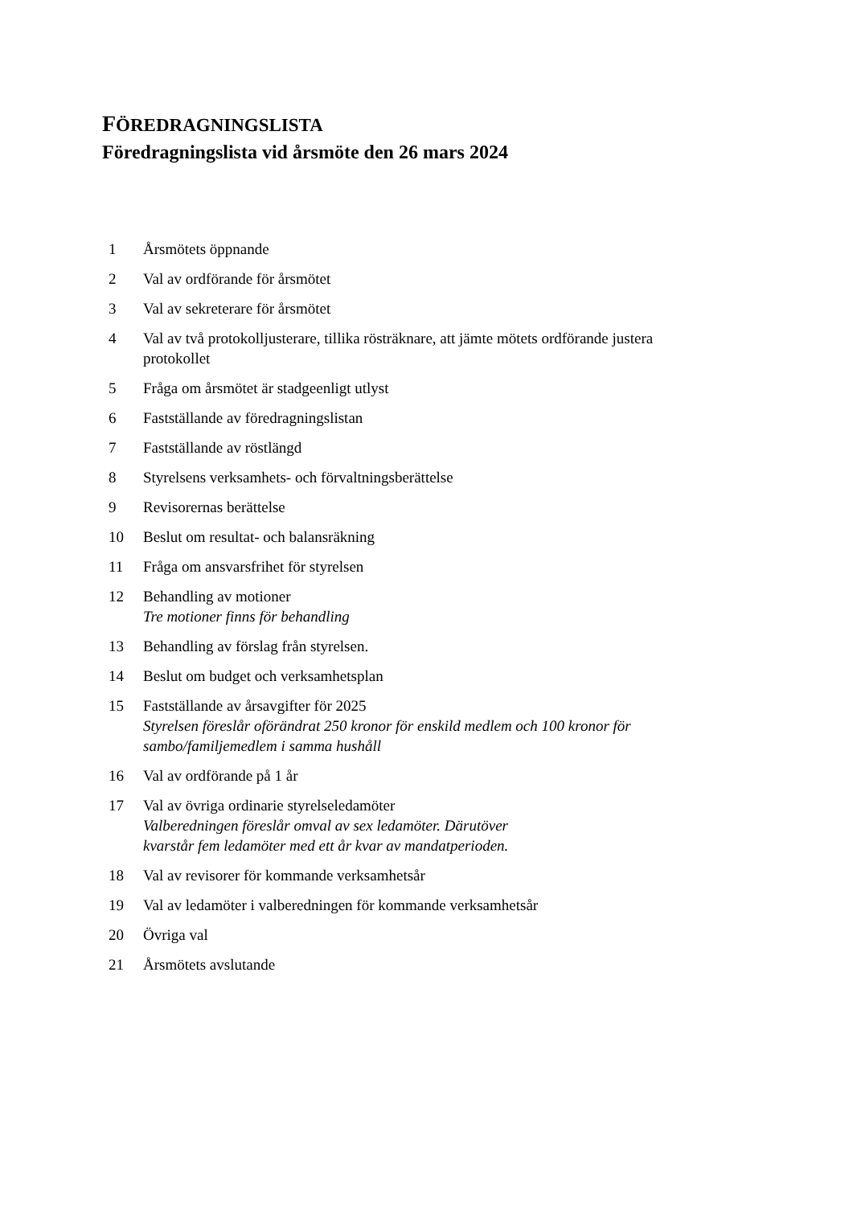FÖREDRAGNINGSLISTA
Föredragningslista vid årsmöte den 26 mars 2024
1 Årsmötets öppnande
2 Val av ordförande för årsmötet
3 Val av sekreterare för årsmötet
4 Val av två protokolljusterare, tillika rösträknare, att jämte mötets ordförande justera protokollet
5 Fråga om årsmötet är stadgeenligt utlyst
6 Fastställande av föredragningslistan
7 Fastställande av röstlängd
8 Styrelsens verksamhets- och förvaltningsberättelse
9 Revisorernas berättelse
10 Beslut om resultat- och balansräkning
11 Fråga om ansvarsfrihet för styrelsen
12 Behandling av motioner
Tre motioner finns för behandling
13 Behandling av förslag från styrelsen.
14 Beslut om budget och verksamhetsplan
15 Fastställande av årsavgifter för 2025
Styrelsen föreslår oförändrat 250 kronor för enskild medlem och 100 kronor för sambo/familjemedlem i samma hushåll
16 Val av ordförande på 1 år
17 Val av övriga ordinarie styrelseledamöter
Valberedningen föreslår omval av sex ledamöter. Därutöver
kvarstår fem ledamöter med ett år kvar av mandatperioden.
18 Val av revisorer för kommande verksamhetsår
19 Val av ledamöter i valberedningen för kommande verksamhetsår
20 Övriga val
21 Årsmötets avslutande